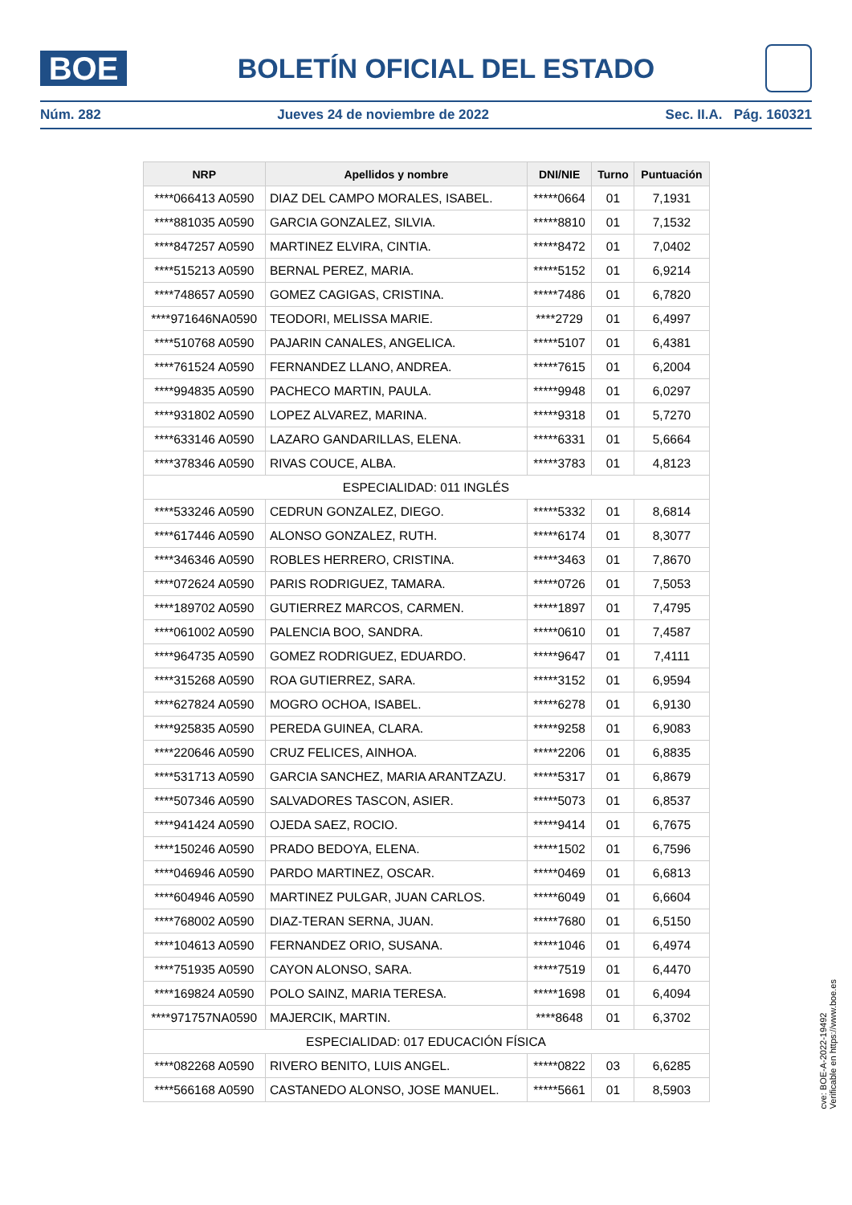BOE
BOLETÍN OFICIAL DEL ESTADO
Núm. 282 Jueves 24 de noviembre de 2022 Sec. II.A. Pág. 160321
| NRP | Apellidos y nombre | DNI/NIE | Turno | Puntuación |
| --- | --- | --- | --- | --- |
| ****066413 A0590 | DIAZ DEL CAMPO MORALES, ISABEL. | *****0664 | 01 | 7,1931 |
| ****881035 A0590 | GARCIA GONZALEZ, SILVIA. | *****8810 | 01 | 7,1532 |
| ****847257 A0590 | MARTINEZ ELVIRA, CINTIA. | *****8472 | 01 | 7,0402 |
| ****515213 A0590 | BERNAL PEREZ, MARIA. | *****5152 | 01 | 6,9214 |
| ****748657 A0590 | GOMEZ CAGIGAS, CRISTINA. | *****7486 | 01 | 6,7820 |
| ****971646NA0590 | TEODORI, MELISSA MARIE. | ****2729 | 01 | 6,4997 |
| ****510768 A0590 | PAJARIN CANALES, ANGELICA. | *****5107 | 01 | 6,4381 |
| ****761524 A0590 | FERNANDEZ LLANO, ANDREA. | *****7615 | 01 | 6,2004 |
| ****994835 A0590 | PACHECO MARTIN, PAULA. | *****9948 | 01 | 6,0297 |
| ****931802 A0590 | LOPEZ ALVAREZ, MARINA. | *****9318 | 01 | 5,7270 |
| ****633146 A0590 | LAZARO GANDARILLAS, ELENA. | *****6331 | 01 | 5,6664 |
| ****378346 A0590 | RIVAS COUCE, ALBA. | *****3783 | 01 | 4,8123 |
| ESPECIALIDAD: 011 INGLÉS | | | | |
| ****533246 A0590 | CEDRUN GONZALEZ, DIEGO. | *****5332 | 01 | 8,6814 |
| ****617446 A0590 | ALONSO GONZALEZ, RUTH. | *****6174 | 01 | 8,3077 |
| ****346346 A0590 | ROBLES HERRERO, CRISTINA. | *****3463 | 01 | 7,8670 |
| ****072624 A0590 | PARIS RODRIGUEZ, TAMARA. | *****0726 | 01 | 7,5053 |
| ****189702 A0590 | GUTIERREZ MARCOS, CARMEN. | *****1897 | 01 | 7,4795 |
| ****061002 A0590 | PALENCIA BOO, SANDRA. | *****0610 | 01 | 7,4587 |
| ****964735 A0590 | GOMEZ RODRIGUEZ, EDUARDO. | *****9647 | 01 | 7,4111 |
| ****315268 A0590 | ROA GUTIERREZ, SARA. | *****3152 | 01 | 6,9594 |
| ****627824 A0590 | MOGRO OCHOA, ISABEL. | *****6278 | 01 | 6,9130 |
| ****925835 A0590 | PEREDA GUINEA, CLARA. | *****9258 | 01 | 6,9083 |
| ****220646 A0590 | CRUZ FELICES, AINHOA. | *****2206 | 01 | 6,8835 |
| ****531713 A0590 | GARCIA SANCHEZ, MARIA ARANTZAZU. | *****5317 | 01 | 6,8679 |
| ****507346 A0590 | SALVADORES TASCON, ASIER. | *****5073 | 01 | 6,8537 |
| ****941424 A0590 | OJEDA SAEZ, ROCIO. | *****9414 | 01 | 6,7675 |
| ****150246 A0590 | PRADO BEDOYA, ELENA. | *****1502 | 01 | 6,7596 |
| ****046946 A0590 | PARDO MARTINEZ, OSCAR. | *****0469 | 01 | 6,6813 |
| ****604946 A0590 | MARTINEZ PULGAR, JUAN CARLOS. | *****6049 | 01 | 6,6604 |
| ****768002 A0590 | DIAZ-TERAN SERNA, JUAN. | *****7680 | 01 | 6,5150 |
| ****104613 A0590 | FERNANDEZ ORIO, SUSANA. | *****1046 | 01 | 6,4974 |
| ****751935 A0590 | CAYON ALONSO, SARA. | *****7519 | 01 | 6,4470 |
| ****169824 A0590 | POLO SAINZ, MARIA TERESA. | *****1698 | 01 | 6,4094 |
| ****971757NA0590 | MAJERCIK, MARTIN. | ****8648 | 01 | 6,3702 |
| ESPECIALIDAD: 017 EDUCACIÓN FÍSICA | | | | |
| ****082268 A0590 | RIVERO BENITO, LUIS ANGEL. | *****0822 | 03 | 6,6285 |
| ****566168 A0590 | CASTANEDO ALONSO, JOSE MANUEL. | *****5661 | 01 | 8,5903 |
cve: BOE-A-2022-19492
Verificable en https://www.boe.es